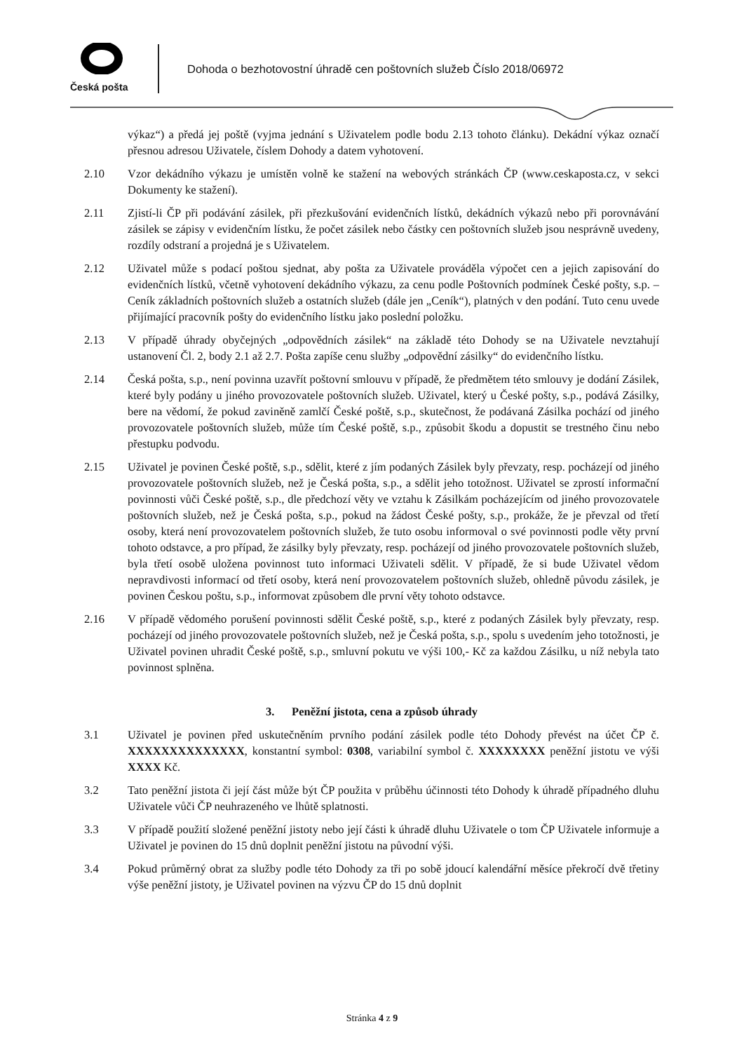Česká pošta
Dohoda o bezhotovostní úhradě cen poštovních služeb Číslo 2018/06972
výkaz“) a předá jej poště (vyjma jednání s Uživatelem podle bodu 2.13 tohoto článku). Dekádní výkaz označí přesnou adresou Uživatele, číslem Dohody a datem vyhotovení.
2.10 Vzor dekádního výkazu je umístěn volně ke stažení na webových stránkách ČP (www.ceskaposta.cz, v sekci Dokumenty ke stažení).
2.11 Zjistí-li ČP při podávání zásilek, při přezkušování evidenčních lístků, dekádních výkazů nebo při porovnávání zásilek se zápisy v evidenčním lístku, že počet zásilek nebo částky cen poštovních služeb jsou nesprávně uvedeny, rozdíly odstraní a projedná je s Uživatelem.
2.12 Uživatel může s podací poštou sjednat, aby pošta za Uživatele prováděla výpočet cen a jejich zapisování do evidenčních lístků, včetně vyhotovení dekádního výkazu, za cenu podle Poštovních podmínek České pošty, s.p. – Ceník základních poštovních služeb a ostatních služeb (dále jen „Ceník“), platných v den podání. Tuto cenu uvede přijímající pracovník pošty do evidenčního lístku jako poslední položku.
2.13 V případě úhrady obyčejných „odpovědních zásilek“ na základě této Dohody se na Uživatele nevztahují ustanovení Čl. 2, body 2.1 až 2.7. Pošta zapíše cenu služby „odpovědní zásilky“ do evidenčního lístku.
2.14 Česká pošta, s.p., není povinna uzavřít poštovní smlouvu v případě, že předmětem této smlouvy je dodání Zásilek, které byly podány u jiného provozovatele poštovních služeb. Uživatel, který u České pošty, s.p., podává Zásilky, bere na vědomí, že pokud zaviněně zamlčí České poště, s.p., skutečnost, že podávaná Zásilka pochází od jiného provozovatele poštovních služeb, může tím České poště, s.p., způsobit škodu a dopustit se trestného činu nebo přestupku podvodu.
2.15 Uživatel je povinen České poště, s.p., sdělit, které z jím podaných Zásilek byly převzaty, resp. pocházejí od jiného provozovatele poštovních služeb, než je Česká pošta, s.p., a sdělit jeho totožnost. Uživatel se zprostí informační povinnosti vůči České poště, s.p., dle předchozí věty ve vztahu k Zásilkám pocházejícím od jiného provozovatele poštovních služeb, než je Česká pošta, s.p., pokud na žádost České pošty, s.p., prokáže, že je převzal od třetí osoby, která není provozovatelem poštovních služeb, že tuto osobu informoval o své povinnosti podle věty první tohoto odstavce, a pro případ, že zásilky byly převzaty, resp. pocházejí od jiného provozovatele poštovních služeb, byla třetí osobě uložena povinnost tuto informaci Uživateli sdělit. V případě, že si bude Uživatel vědom nepravdivosti informací od třetí osoby, která není provozovatelem poštovních služeb, ohledně původu zásilek, je povinen Českou poštu, s.p., informovat způsobem dle první věty tohoto odstavce.
2.16 V případě vědomého porušení povinnosti sdělit České poště, s.p., které z podaných Zásilek byly převzaty, resp. pocházejí od jiného provozovatele poštovních služeb, než je Česká pošta, s.p., spolu s uvedením jeho totožnosti, je Uživatel povinen uhradit České poště, s.p., smluvní pokutu ve výši 100,- Kč za každou Zásilku, u níž nebyla tato povinnost splněna.
3. Peněžní jistota, cena a způsob úhrady
3.1 Uživatel je povinen před uskutečněním prvního podání zásilek podle této Dohody převést na účet ČP č. XXXXXXXXXXXXXX, konstantní symbol: 0308, variabilní symbol č. XXXXXXXX peněžní jistotu ve výši XXXX Kč.
3.2 Tato peněžní jistota či její část může být ČP použita v průběhu účinnosti této Dohody k úhradě případného dluhu Uživatele vůči ČP neuhrazeného ve lhůtě splatnosti.
3.3 V případě použití složené peněžní jistoty nebo její části k úhradě dluhu Uživatele o tom ČP Uživatele informuje a Uživatel je povinen do 15 dnů doplnit peněžní jistotu na původní výši.
3.4 Pokud průměrný obrat za služby podle této Dohody za tři po sobě jdoucí kalendářní měsíce překročí dvě třetiny výše peněžní jistoty, je Uživatel povinen na výzvu ČP do 15 dnů doplnit
Stránka 4 z 9